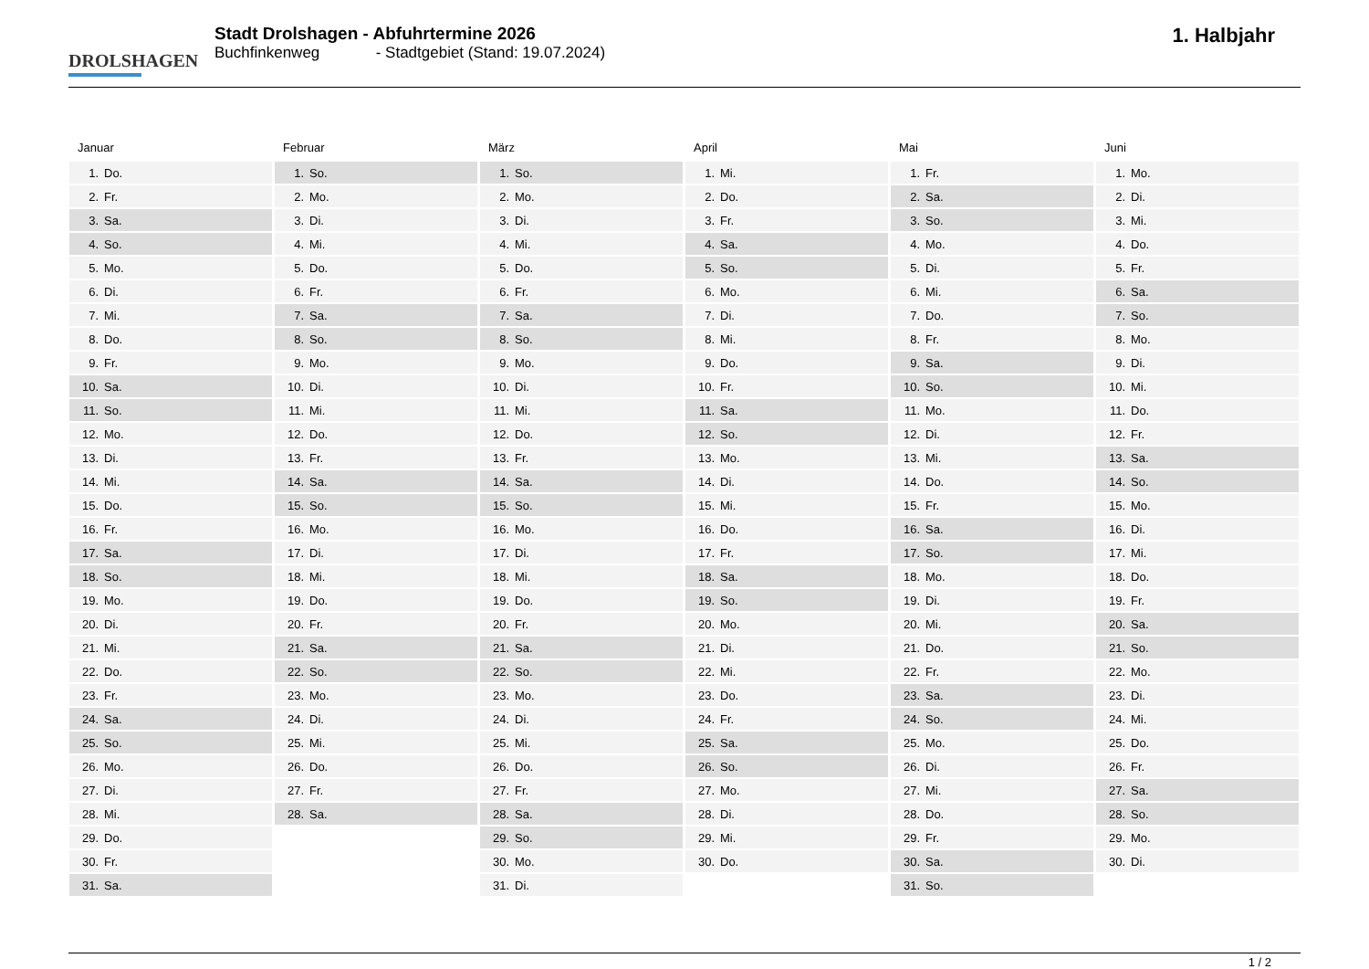DROLSHAGEN
Stadt Drolshagen - Abfuhrtermine 2026
Buchfinkenweg - Stadtgebiet (Stand: 19.07.2024)
1. Halbjahr
Januar
| 1. | Do. |
| 2. | Fr. |
| 3. | Sa. |
| 4. | So. |
| 5. | Mo. |
| 6. | Di. |
| 7. | Mi. |
| 8. | Do. |
| 9. | Fr. |
| 10. | Sa. |
| 11. | So. |
| 12. | Mo. |
| 13. | Di. |
| 14. | Mi. |
| 15. | Do. |
| 16. | Fr. |
| 17. | Sa. |
| 18. | So. |
| 19. | Mo. |
| 20. | Di. |
| 21. | Mi. |
| 22. | Do. |
| 23. | Fr. |
| 24. | Sa. |
| 25. | So. |
| 26. | Mo. |
| 27. | Di. |
| 28. | Mi. |
| 29. | Do. |
| 30. | Fr. |
| 31. | Sa. |
Februar
| 1. | So. |
| 2. | Mo. |
| 3. | Di. |
| 4. | Mi. |
| 5. | Do. |
| 6. | Fr. |
| 7. | Sa. |
| 8. | So. |
| 9. | Mo. |
| 10. | Di. |
| 11. | Mi. |
| 12. | Do. |
| 13. | Fr. |
| 14. | Sa. |
| 15. | So. |
| 16. | Mo. |
| 17. | Di. |
| 18. | Mi. |
| 19. | Do. |
| 20. | Fr. |
| 21. | Sa. |
| 22. | So. |
| 23. | Mo. |
| 24. | Di. |
| 25. | Mi. |
| 26. | Do. |
| 27. | Fr. |
| 28. | Sa. |
März
| 1. | So. |
| 2. | Mo. |
| 3. | Di. |
| 4. | Mi. |
| 5. | Do. |
| 6. | Fr. |
| 7. | Sa. |
| 8. | So. |
| 9. | Mo. |
| 10. | Di. |
| 11. | Mi. |
| 12. | Do. |
| 13. | Fr. |
| 14. | Sa. |
| 15. | So. |
| 16. | Mo. |
| 17. | Di. |
| 18. | Mi. |
| 19. | Do. |
| 20. | Fr. |
| 21. | Sa. |
| 22. | So. |
| 23. | Mo. |
| 24. | Di. |
| 25. | Mi. |
| 26. | Do. |
| 27. | Fr. |
| 28. | Sa. |
| 29. | So. |
| 30. | Mo. |
| 31. | Di. |
April
| 1. | Mi. |
| 2. | Do. |
| 3. | Fr. |
| 4. | Sa. |
| 5. | So. |
| 6. | Mo. |
| 7. | Di. |
| 8. | Mi. |
| 9. | Do. |
| 10. | Fr. |
| 11. | Sa. |
| 12. | So. |
| 13. | Mo. |
| 14. | Di. |
| 15. | Mi. |
| 16. | Do. |
| 17. | Fr. |
| 18. | Sa. |
| 19. | So. |
| 20. | Mo. |
| 21. | Di. |
| 22. | Mi. |
| 23. | Do. |
| 24. | Fr. |
| 25. | Sa. |
| 26. | So. |
| 27. | Mo. |
| 28. | Di. |
| 29. | Mi. |
| 30. | Do. |
Mai
| 1. | Fr. |
| 2. | Sa. |
| 3. | So. |
| 4. | Mo. |
| 5. | Di. |
| 6. | Mi. |
| 7. | Do. |
| 8. | Fr. |
| 9. | Sa. |
| 10. | So. |
| 11. | Mo. |
| 12. | Di. |
| 13. | Mi. |
| 14. | Do. |
| 15. | Fr. |
| 16. | Sa. |
| 17. | So. |
| 18. | Mo. |
| 19. | Di. |
| 20. | Mi. |
| 21. | Do. |
| 22. | Fr. |
| 23. | Sa. |
| 24. | So. |
| 25. | Mo. |
| 26. | Di. |
| 27. | Mi. |
| 28. | Do. |
| 29. | Fr. |
| 30. | Sa. |
| 31. | So. |
Juni
| 1. | Mo. |
| 2. | Di. |
| 3. | Mi. |
| 4. | Do. |
| 5. | Fr. |
| 6. | Sa. |
| 7. | So. |
| 8. | Mo. |
| 9. | Di. |
| 10. | Mi. |
| 11. | Do. |
| 12. | Fr. |
| 13. | Sa. |
| 14. | So. |
| 15. | Mo. |
| 16. | Di. |
| 17. | Mi. |
| 18. | Do. |
| 19. | Fr. |
| 20. | Sa. |
| 21. | So. |
| 22. | Mo. |
| 23. | Di. |
| 24. | Mi. |
| 25. | Do. |
| 26. | Fr. |
| 27. | Sa. |
| 28. | So. |
| 29. | Mo. |
| 30. | Di. |
1 / 2